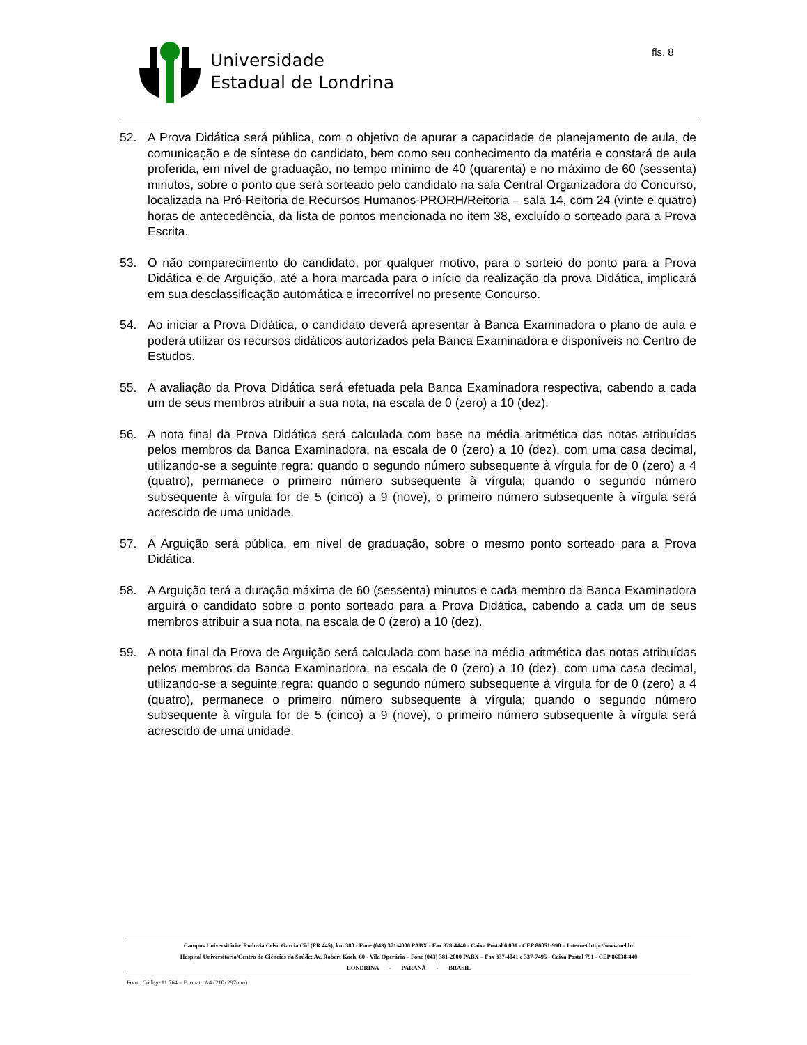Universidade
Estadual de Londrina
fls. 8
52. A Prova Didática será pública, com o objetivo de apurar a capacidade de planejamento de aula, de comunicação e de síntese do candidato, bem como seu conhecimento da matéria e constará de aula proferida, em nível de graduação, no tempo mínimo de 40 (quarenta) e no máximo de 60 (sessenta) minutos, sobre o ponto que será sorteado pelo candidato na sala Central Organizadora do Concurso, localizada na Pró-Reitoria de Recursos Humanos-PRORH/Reitoria – sala 14, com 24 (vinte e quatro) horas de antecedência, da lista de pontos mencionada no item 38, excluído o sorteado para a Prova Escrita.
53. O não comparecimento do candidato, por qualquer motivo, para o sorteio do ponto para a Prova Didática e de Arguição, até a hora marcada para o início da realização da prova Didática, implicará em sua desclassificação automática e irrecorrível no presente Concurso.
54. Ao iniciar a Prova Didática, o candidato deverá apresentar à Banca Examinadora o plano de aula e poderá utilizar os recursos didáticos autorizados pela Banca Examinadora e disponíveis no Centro de Estudos.
55. A avaliação da Prova Didática será efetuada pela Banca Examinadora respectiva, cabendo a cada um de seus membros atribuir a sua nota, na escala de 0 (zero) a 10 (dez).
56. A nota final da Prova Didática será calculada com base na média aritmética das notas atribuídas pelos membros da Banca Examinadora, na escala de 0 (zero) a 10 (dez), com uma casa decimal, utilizando-se a seguinte regra: quando o segundo número subsequente à vírgula for de 0 (zero) a 4 (quatro), permanece o primeiro número subsequente à vírgula; quando o segundo número subsequente à vírgula for de 5 (cinco) a 9 (nove), o primeiro número subsequente à vírgula será acrescido de uma unidade.
57. A Arguição será pública, em nível de graduação, sobre o mesmo ponto sorteado para a Prova Didática.
58. A Arguição terá a duração máxima de 60 (sessenta) minutos e cada membro da Banca Examinadora arguirá o candidato sobre o ponto sorteado para a Prova Didática, cabendo a cada um de seus membros atribuir a sua nota, na escala de 0 (zero) a 10 (dez).
59. A nota final da Prova de Arguição será calculada com base na média aritmética das notas atribuídas pelos membros da Banca Examinadora, na escala de 0 (zero) a 10 (dez), com uma casa decimal, utilizando-se a seguinte regra: quando o segundo número subsequente à vírgula for de 0 (zero) a 4 (quatro), permanece o primeiro número subsequente à vírgula; quando o segundo número subsequente à vírgula for de 5 (cinco) a 9 (nove), o primeiro número subsequente à vírgula será acrescido de uma unidade.
Campus Universitário: Rodovia Celso Garcia Cid (PR 445), km 380 - Fone (043) 371-4000 PABX - Fax 328-4440 - Caixa Postal 6.001 - CEP 86051-990 – Internet http://www.uel.br
Hospital Universitário/Centro de Ciências da Saúde: Av. Robert Koch, 60 - Vila Operária – Fone (043) 381-2000 PABX – Fax 337-4041 e 337-7495 - Caixa Postal 791 - CEP 86038-440
LONDRINA - PARANÁ - BRASIL
Form. Código 11.764 – Formato A4 (210x297mm)